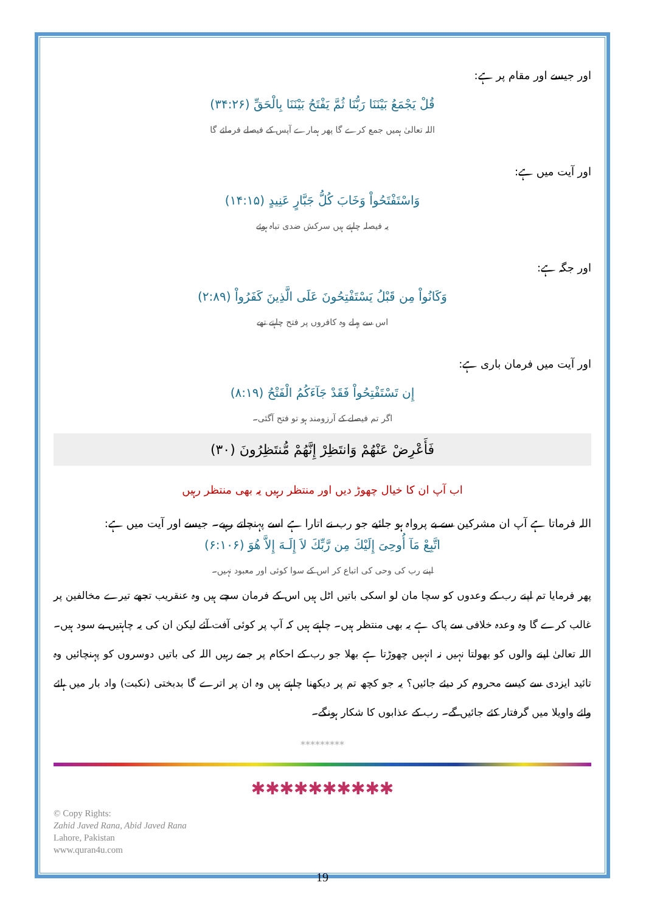اور جیسے اور مقام پر ہے:
قُلْ يَجْمَعُ بَيْنَنَا رَبُّنَا ثُمَّ يَفْتَحُ بَيْنَنَا بِالْحَقِّ (۳۴:۲۶)
اللہ تعالیٰ ہمیں جمع کرے گا پھر ہمارے آپس کے فیصلے فرمائے گا
اور آیت میں ہے:
وَاسْتَفْتَحُواْ وَخَابَ كُلُّ جَبَّارٍ عَنِيدٍ (۱۴:۱۵)
یہ فیصلہ چاہتے ہیں سرکش ضدی تباہ ہوئے
اور جگہ ہے:
وَكَانُواْ مِن قَبْلُ يَسْتَفْتِحُونَ عَلَى الَّذِينَ كَفَرُواْ (۲:۸۹)
اس سے پہلے وہ کافروں پر فتح چاہتے تھے
اور آیت میں فرمان باری ہے:
إِن تَسْتَفْتِحُواْ فَقَدْ جَآءَكُمُ الْفَتْحُ (۸:۱۹)
اگر تم فیصلے کے آرزومند ہو تو فتح آگئی۔
فَأَعْرِضْ عَنْهُمْ وَانتَظِرْ إِنَّهُمْ مُّنتَظِرُونَ (۳۰)
اب آپ ان کا خیال چھوڑ دیں اور منتظر رہیں یہ بھی منتظر رہیں
اللہ فرماتا ہے آپ ان مشرکین سے بے پرواہ ہو جائیے جو رب نے اتارا ہے اسے پہنچاتے رہیے۔ جیسے اور آیت میں ہے:
اتَّبِعْ مَآ أُوحِىَ إِلَيْكَ مِن رَّبِّكَ لاَ إِلَـهَ إِلاَّ هُوَ (۶:۱۰۶)
اپنے رب کی وحی کی اتباع کر اس کے سوا کوئی اور معبود نہیں۔
پھر فرمایا تم اپنے رب کے وعدوں کو سچا مان لو اسکی باتیں اٹل ہیں اس کے فرمان سچے ہیں وہ عنقریب تجھے تیرے مخالفین پر غالب کرے گا وہ وعدہ خلافی سے پاک ہے یہ بھی منتظر ہیں۔ چاہتے ہیں کہ آپ پر کوئی آفت آئے لیکن ان کی یہ چاہتیں بے سود ہیں۔ اللہ تعالیٰ اپنے والوں کو بھولتا نہیں نہ انہیں چھوڑتا ہے بھلا جو رب کے احکام پر جمے رہیں اللہ کی باتیں دوسروں کو پہنچائیں وہ تائید ایزدی سے کیسے محروم کر دیئے جائیں؟ یہ جو کچھ تم پر دیکھنا چاہتے ہیں وہ ان پر اترے گا بدبختی (نکبت) واد بار میں ہائے وائے واویلا میں گرفتار کئے جائیں گے۔ رب کے عذابوں کا شکار ہونگے۔
*********
✱✱✱✱✱✱✱✱✱✱
© Copy Rights:
Zahid Javed Rana, Abid Javed Rana
Lahore, Pakistan
www.quran4u.com
19